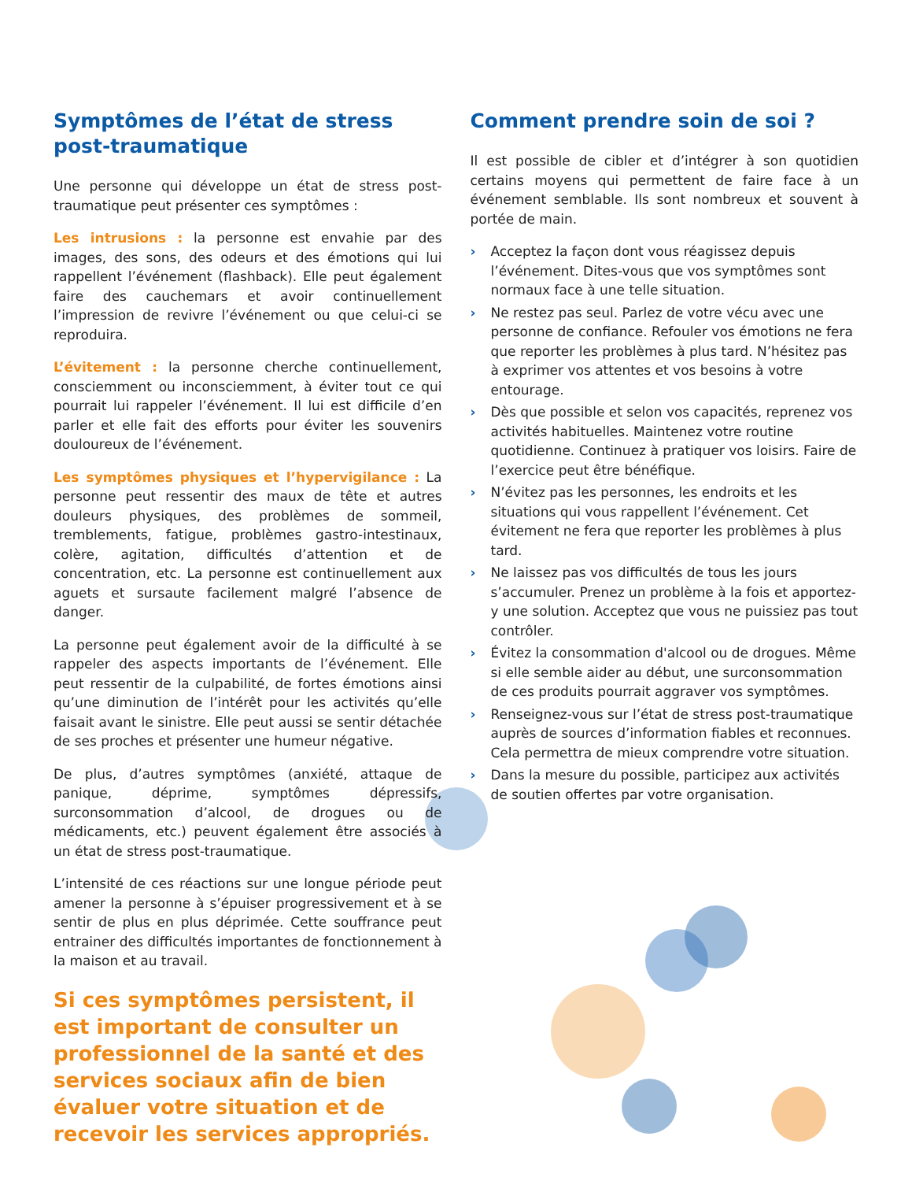Symptômes de l’état de stress post-traumatique
Une personne qui développe un état de stress post-traumatique peut présenter ces symptômes :
Les intrusions : la personne est envahie par des images, des sons, des odeurs et des émotions qui lui rappellent l’événement (flashback). Elle peut également faire des cauchemars et avoir continuellement l’impression de revivre l’événement ou que celui-ci se reproduira.
L’évitement : la personne cherche continuellement, consciemment ou inconsciemment, à éviter tout ce qui pourrait lui rappeler l’événement. Il lui est difficile d’en parler et elle fait des efforts pour éviter les souvenirs douloureux de l’événement.
Les symptômes physiques et l’hypervigilance : La personne peut ressentir des maux de tête et autres douleurs physiques, des problèmes de sommeil, tremblements, fatigue, problèmes gastro-intestinaux, colère, agitation, difficultés d’attention et de concentration, etc. La personne est continuellement aux aguets et sursaute facilement malgré l’absence de danger.
La personne peut également avoir de la difficulté à se rappeler des aspects importants de l’événement. Elle peut ressentir de la culpabilité, de fortes émotions ainsi qu’une diminution de l’intérêt pour les activités qu’elle faisait avant le sinistre. Elle peut aussi se sentir détachée de ses proches et présenter une humeur négative.
De plus, d’autres symptômes (anxiété, attaque de panique, déprime, symptômes dépressifs, surconsommation d’alcool, de drogues ou de médicaments, etc.) peuvent également être associés à un état de stress post-traumatique.
L’intensité de ces réactions sur une longue période peut amener la personne à s’épuiser progressivement et à se sentir de plus en plus déprimée. Cette souffrance peut entrainer des difficultés importantes de fonctionnement à la maison et au travail.
Si ces symptômes persistent, il est important de consulter un professionnel de la santé et des services sociaux afin de bien évaluer votre situation et de recevoir les services appropriés.
Comment prendre soin de soi ?
Il est possible de cibler et d’intégrer à son quotidien certains moyens qui permettent de faire face à un événement semblable. Ils sont nombreux et souvent à portée de main.
› Acceptez la façon dont vous réagissez depuis l’événement. Dites-vous que vos symptômes sont normaux face à une telle situation.
› Ne restez pas seul. Parlez de votre vécu avec une personne de confiance. Refouler vos émotions ne fera que reporter les problèmes à plus tard. N’hésitez pas à exprimer vos attentes et vos besoins à votre entourage.
› Dès que possible et selon vos capacités, reprenez vos activités habituelles. Maintenez votre routine quotidienne. Continuez à pratiquer vos loisirs. Faire de l’exercice peut être bénéfique.
› N’évitez pas les personnes, les endroits et les situations qui vous rappellent l’événement. Cet évitement ne fera que reporter les problèmes à plus tard.
› Ne laissez pas vos difficultés de tous les jours s’accumuler. Prenez un problème à la fois et apportez-y une solution. Acceptez que vous ne puissiez pas tout contrôler.
› Évitez la consommation d'alcool ou de drogues. Même si elle semble aider au début, une surconsommation de ces produits pourrait aggraver vos symptômes.
› Renseignez-vous sur l’état de stress post-traumatique auprès de sources d’information fiables et reconnues. Cela permettra de mieux comprendre votre situation.
› Dans la mesure du possible, participez aux activités de soutien offertes par votre organisation.